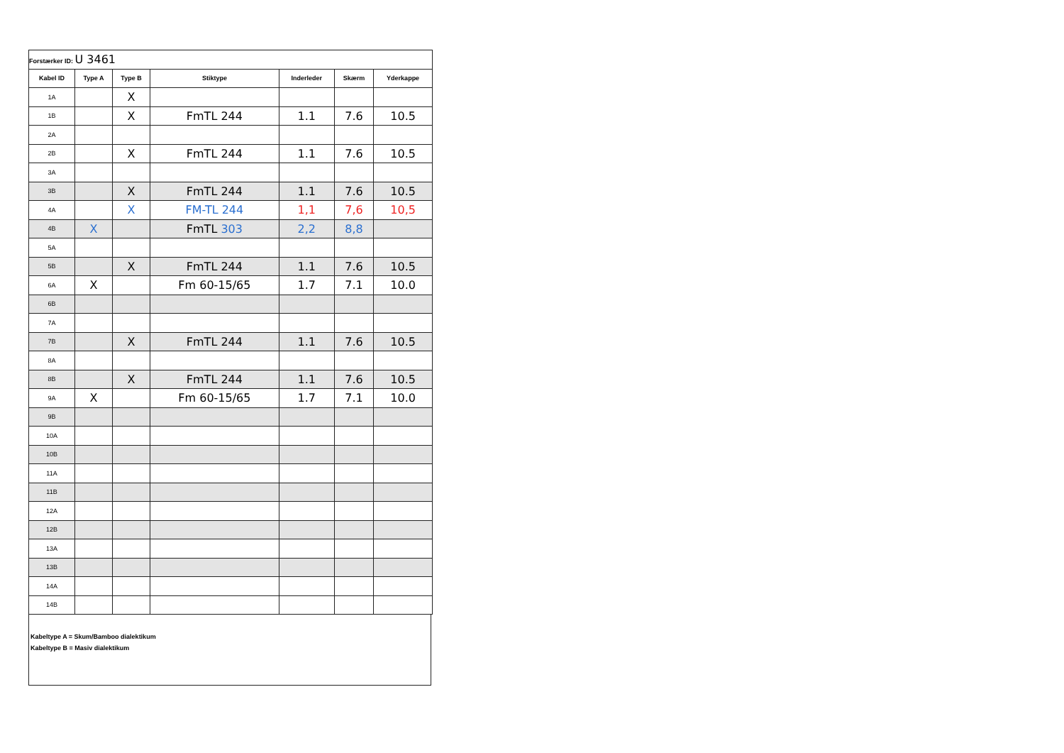| Forstærker ID: U 3461 | | | | | | |
| Kabel ID | Type A | Type B | Stiktype | Inderleder | Skærm | Yderkappe |
| 1A | | X | | | | |
| 1B | | X | FmTL 244 | 1.1 | 7.6 | 10.5 |
| 2A | | | | | | |
| 2B | | X | FmTL 244 | 1.1 | 7.6 | 10.5 |
| 3A | | | | | | |
| 3B | | X | FmTL 244 | 1.1 | 7.6 | 10.5 |
| 4A | | X | FM-TL 244 | 1,1 | 7,6 | 10,5 |
| 4B | X | | FmTL 303 | 2,2 | 8,8 | |
| 5A | | | | | | |
| 5B | | X | FmTL 244 | 1.1 | 7.6 | 10.5 |
| 6A | X | | Fm 60-15/65 | 1.7 | 7.1 | 10.0 |
| 6B | | | | | | |
| 7A | | | | | | |
| 7B | | X | FmTL 244 | 1.1 | 7.6 | 10.5 |
| 8A | | | | | | |
| 8B | | X | FmTL 244 | 1.1 | 7.6 | 10.5 |
| 9A | X | | Fm 60-15/65 | 1.7 | 7.1 | 10.0 |
| 9B | | | | | | |
| 10A | | | | | | |
| 10B | | | | | | |
| 11A | | | | | | |
| 11B | | | | | | |
| 12A | | | | | | |
| 12B | | | | | | |
| 13A | | | | | | |
| 13B | | | | | | |
| 14A | | | | | | |
| 14B | | | | | | |
Kabeltype A = Skum/Bamboo dialektikum
Kabeltype B = Masiv dialektikum